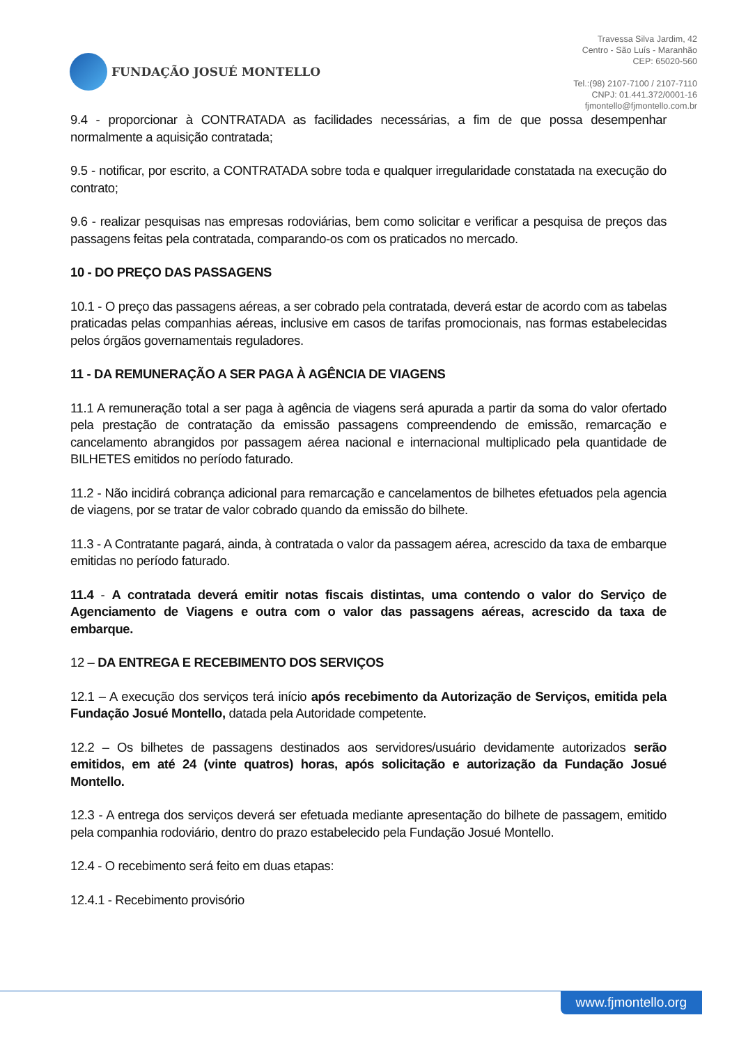FUNDAÇÃO JOSUÉ MONTELLO
Travessa Silva Jardim, 42
Centro - São Luís - Maranhão
CEP: 65020-560
Tel.:(98) 2107-7100 / 2107-7110
CNPJ: 01.441.372/0001-16
fjmontello@fjmontello.com.br
9.4 - proporcionar à CONTRATADA as facilidades necessárias, a fim de que possa desempenhar normalmente a aquisição contratada;
9.5 - notificar, por escrito, a CONTRATADA sobre toda e qualquer irregularidade constatada na execução do contrato;
9.6 - realizar pesquisas nas empresas rodoviárias, bem como solicitar e verificar a pesquisa de preços das passagens feitas pela contratada, comparando-os com os praticados no mercado.
10 - DO PREÇO DAS PASSAGENS
10.1 - O preço das passagens aéreas, a ser cobrado pela contratada, deverá estar de acordo com as tabelas praticadas pelas companhias aéreas, inclusive em casos de tarifas promocionais, nas formas estabelecidas pelos órgãos governamentais reguladores.
11 - DA REMUNERAÇÃO A SER PAGA À AGÊNCIA DE VIAGENS
11.1 A remuneração total a ser paga à agência de viagens será apurada a partir da soma do valor ofertado pela prestação de contratação da emissão passagens compreendendo de emissão, remarcação e cancelamento abrangidos por passagem aérea nacional e internacional multiplicado pela quantidade de BILHETES emitidos no período faturado.
11.2 - Não incidirá cobrança adicional para remarcação e cancelamentos de bilhetes efetuados pela agencia de viagens, por se tratar de valor cobrado quando da emissão do bilhete.
11.3 - A Contratante pagará, ainda, à contratada o valor da passagem aérea, acrescido da taxa de embarque emitidas no período faturado.
11.4 - A contratada deverá emitir notas fiscais distintas, uma contendo o valor do Serviço de Agenciamento de Viagens e outra com o valor das passagens aéreas, acrescido da taxa de embarque.
12 – DA ENTREGA E RECEBIMENTO DOS SERVIÇOS
12.1 – A execução dos serviços terá início após recebimento da Autorização de Serviços, emitida pela Fundação Josué Montello, datada pela Autoridade competente.
12.2 – Os bilhetes de passagens destinados aos servidores/usuário devidamente autorizados serão emitidos, em até 24 (vinte quatros) horas, após solicitação e autorização da Fundação Josué Montello.
12.3 - A entrega dos serviços deverá ser efetuada mediante apresentação do bilhete de passagem, emitido pela companhia rodoviário, dentro do prazo estabelecido pela Fundação Josué Montello.
12.4 - O recebimento será feito em duas etapas:
12.4.1 - Recebimento provisório
www.fjmontello.org